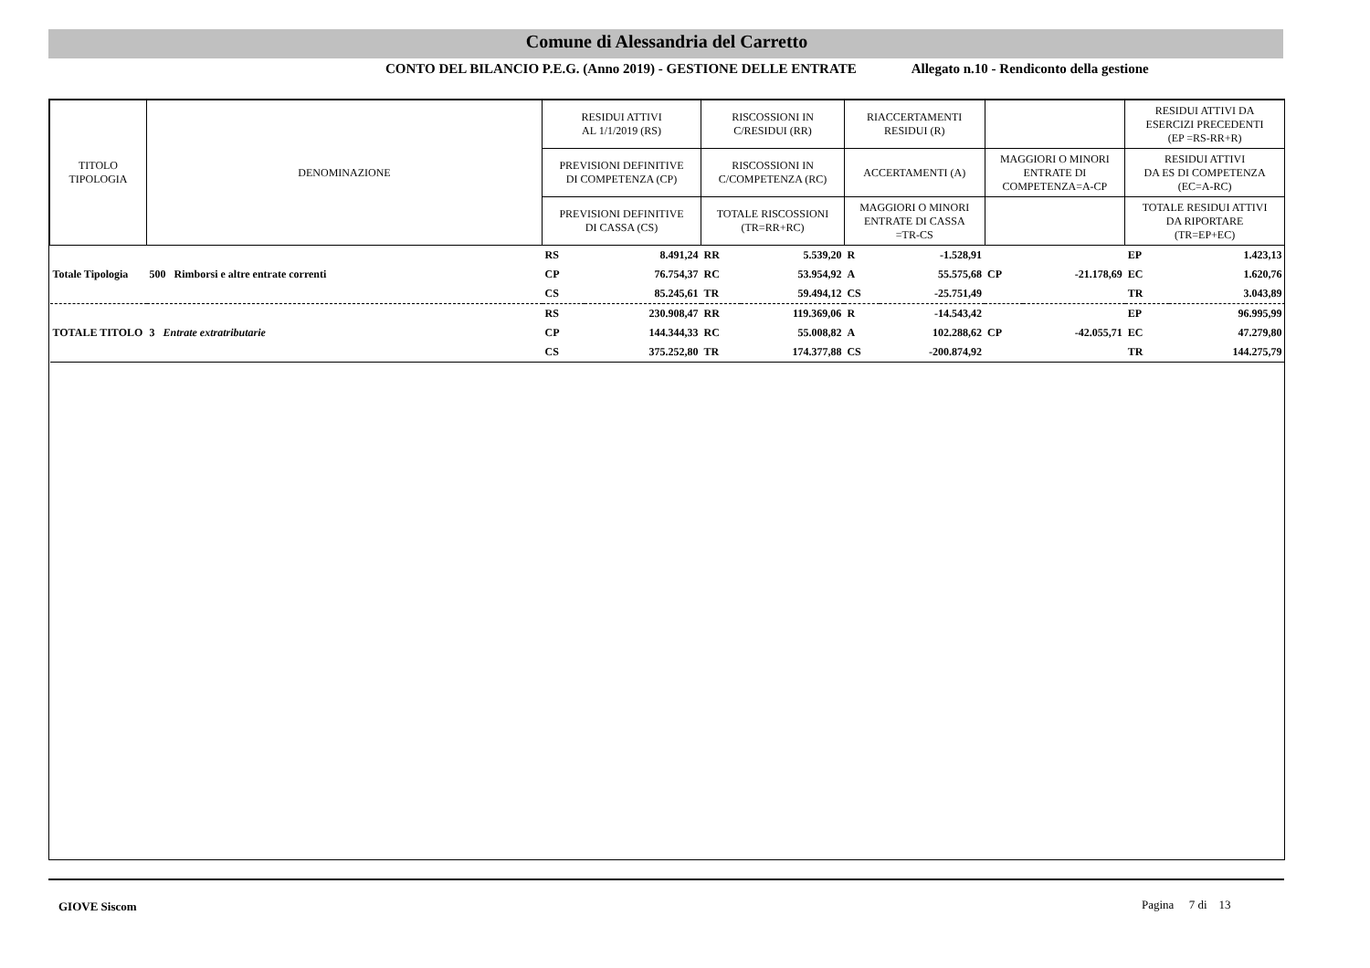Comune di Alessandria del Carretto
CONTO DEL BILANCIO P.E.G. (Anno 2019) - GESTIONE DELLE ENTRATE Allegato n.10 - Rendiconto della gestione
| TITOLO TIPOLOGIA | DENOMINAZIONE | RESIDUI ATTIVI AL 1/1/2019 (RS) | | RISCOSSIONI IN C/RESIDUI (RR) | | RIACCERTAMENTI RESIDUI (R) | | | | RESIDUI ATTIVI DA ESERCIZI PRECEDENTI (EP =RS-RR+R) | |
| --- | --- | --- | --- | --- | --- | --- | --- | --- | --- | --- | --- |
| | | PREVISIONI DEFINITIVE DI COMPETENZA (CP) | | RISCOSSIONI IN C/COMPETENZA (RC) | | ACCERTAMENTI (A) | | MAGGIORI O MINORI ENTRATE DI COMPETENZA=A-CP | | RESIDUI ATTIVI DA ES DI COMPETENZA (EC=A-RC) | |
| | | PREVISIONI DEFINITIVE DI CASSA (CS) | | TOTALE RISCOSSIONI (TR=RR+RC) | | MAGGIORI O MINORI ENTRATE DI CASSA =TR-CS | | | | TOTALE RESIDUI ATTIVI DA RIPORTARE (TR=EP+EC) | |
| Totale Tipologia | 500 Rimborsi e altre entrate correnti | RS | 8.491,24 | RR | 5.539,20 | R | -1.528,91 | CP | -21.178,69 | EP | 1.423,13 |
| | | CP | 76.754,37 | RC | 53.954,92 | A | 55.575,68 | | | EC | 1.620,76 |
| | | CS | 85.245,61 | TR | 59.494,12 | CS | -25.751,49 | | | TR | 3.043,89 |
| TOTALE TITOLO | 3 Entrate extratributarie | RS | 230.908,47 | RR | 119.369,06 | R | -14.543,42 | CP | -42.055,71 | EP | 96.995,99 |
| | | CP | 144.344,33 | RC | 55.008,82 | A | 102.288,62 | | | EC | 47.279,80 |
| | | CS | 375.252,80 | TR | 174.377,88 | CS | -200.874,92 | | | TR | 144.275,79 |
GIOVE Siscom Pagina 7 di 13